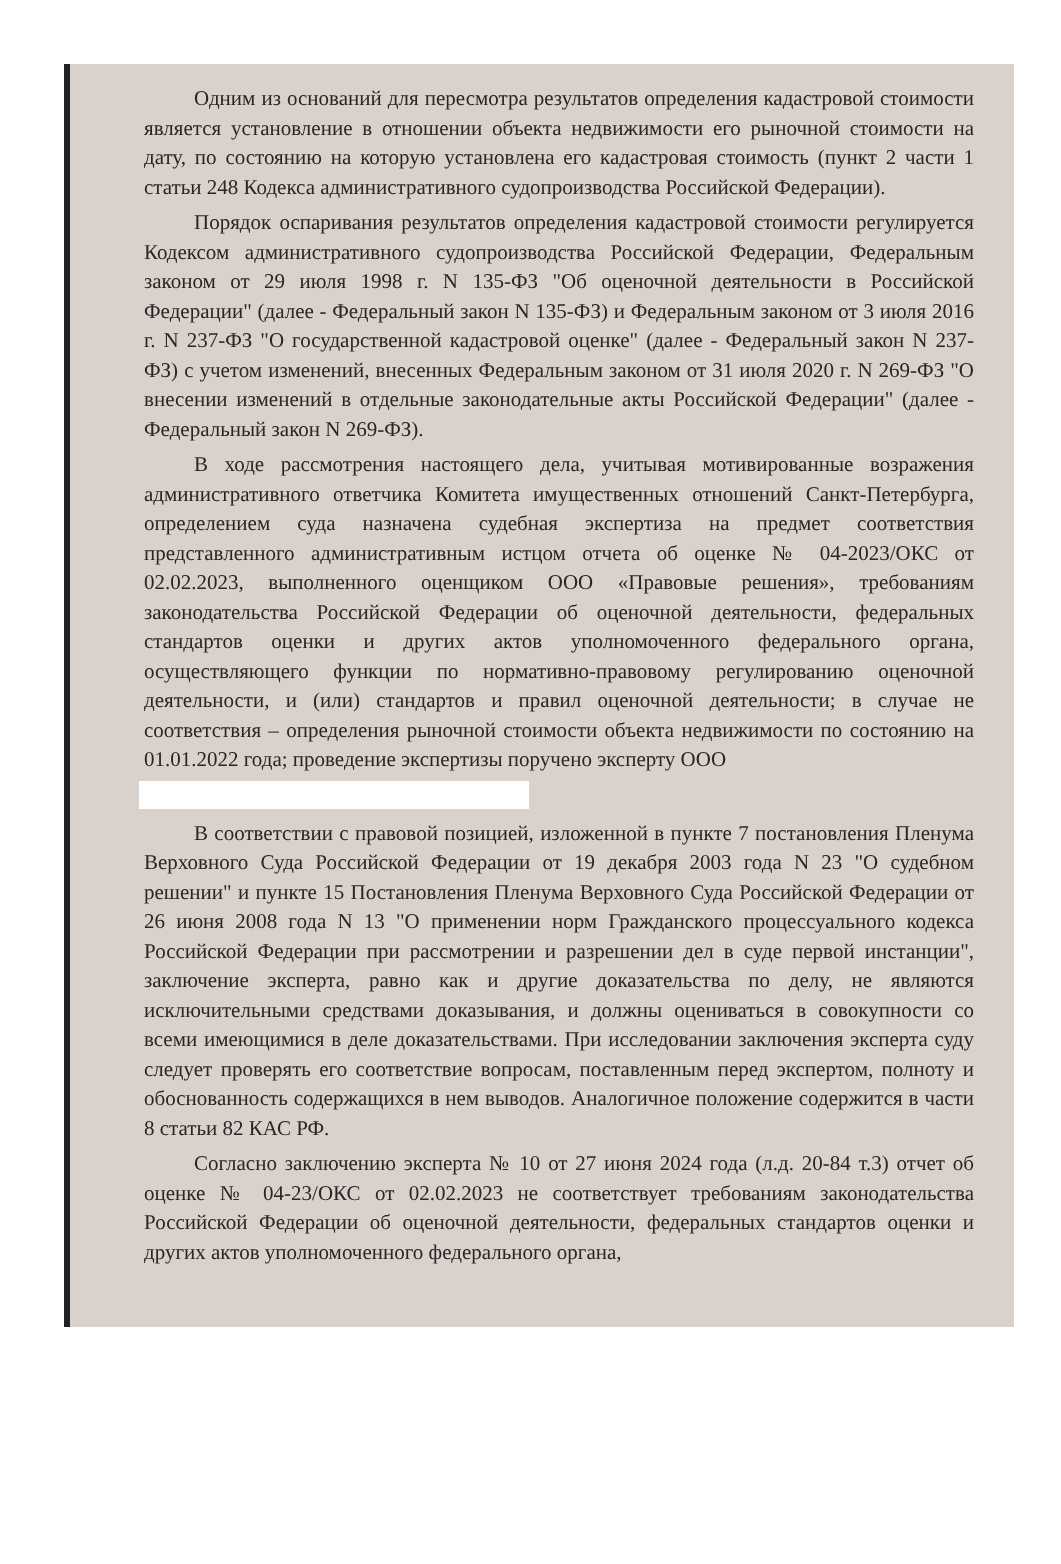Одним из оснований для пересмотра результатов определения кадастровой стоимости является установление в отношении объекта недвижимости его рыночной стоимости на дату, по состоянию на которую установлена его кадастровая стоимость (пункт 2 части 1 статьи 248 Кодекса административного судопроизводства Российской Федерации).
Порядок оспаривания результатов определения кадастровой стоимости регулируется Кодексом административного судопроизводства Российской Федерации, Федеральным законом от 29 июля 1998 г. N 135-ФЗ "Об оценочной деятельности в Российской Федерации" (далее - Федеральный закон N 135-ФЗ) и Федеральным законом от 3 июля 2016 г. N 237-ФЗ "О государственной кадастровой оценке" (далее - Федеральный закон N 237-ФЗ) с учетом изменений, внесенных Федеральным законом от 31 июля 2020 г. N 269-ФЗ "О внесении изменений в отдельные законодательные акты Российской Федерации" (далее - Федеральный закон N 269-ФЗ).
В ходе рассмотрения настоящего дела, учитывая мотивированные возражения административного ответчика Комитета имущественных отношений Санкт-Петербурга, определением суда назначена судебная экспертиза на предмет соответствия представленного административным истцом отчета об оценке № 04-2023/ОКС от 02.02.2023, выполненного оценщиком ООО «Правовые решения», требованиям законодательства Российской Федерации об оценочной деятельности, федеральных стандартов оценки и других актов уполномоченного федерального органа, осуществляющего функции по нормативно-правовому регулированию оценочной деятельности, и (или) стандартов и правил оценочной деятельности; в случае не соответствия – определения рыночной стоимости объекта недвижимости по состоянию на 01.01.2022 года; проведение экспертизы поручено эксперту ООО
В соответствии с правовой позицией, изложенной в пункте 7 постановления Пленума Верховного Суда Российской Федерации от 19 декабря 2003 года N 23 "О судебном решении" и пункте 15 Постановления Пленума Верховного Суда Российской Федерации от 26 июня 2008 года N 13 "О применении норм Гражданского процессуального кодекса Российской Федерации при рассмотрении и разрешении дел в суде первой инстанции", заключение эксперта, равно как и другие доказательства по делу, не являются исключительными средствами доказывания, и должны оцениваться в совокупности со всеми имеющимися в деле доказательствами. При исследовании заключения эксперта суду следует проверять его соответствие вопросам, поставленным перед экспертом, полноту и обоснованность содержащихся в нем выводов. Аналогичное положение содержится в части 8 статьи 82 КАС РФ.
Согласно заключению эксперта № 10 от 27 июня 2024 года (л.д. 20-84 т.3) отчет об оценке № 04-23/ОКС от 02.02.2023 не соответствует требованиям законодательства Российской Федерации об оценочной деятельности, федеральных стандартов оценки и других актов уполномоченного федерального органа,